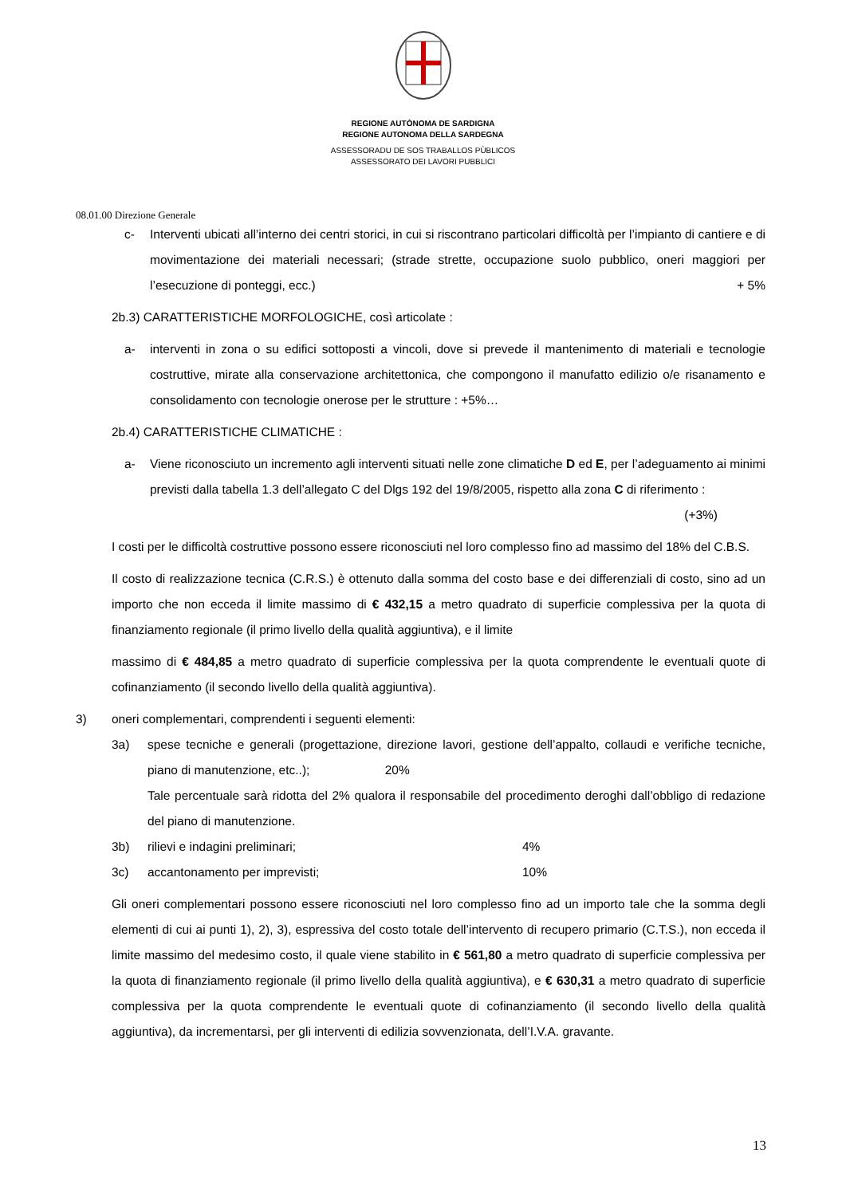REGIONE AUTÒNOMA DE SARDIGNA
REGIONE AUTONOMA DELLA SARDEGNA
ASSESSORADU DE SOS TRABALLOS PÙBLICOS
ASSESSORATO DEI LAVORI PUBBLICI
08.01.00 Direzione Generale
c- Interventi ubicati all’interno dei centri storici, in cui si riscontrano particolari difficoltà per l’impianto di cantiere e di movimentazione dei materiali necessari; (strade strette, occupazione suolo pubblico, oneri maggiori per l’esecuzione di ponteggi, ecc.) + 5%
2b.3) CARATTERISTICHE MORFOLOGICHE, così articolate :
a- interventi in zona o su edifici sottoposti a vincoli, dove si prevede il mantenimento di materiali e tecnologie costruttive, mirate alla conservazione architettonica, che compongono il manufatto edilizio o/e risanamento e consolidamento con tecnologie onerose per le strutture : +5%…
2b.4) CARATTERISTICHE CLIMATICHE :
a- Viene riconosciuto un incremento agli interventi situati nelle zone climatiche D ed E, per l’adeguamento ai minimi previsti dalla tabella 1.3 dell’allegato C del Dlgs 192 del 19/8/2005, rispetto alla zona C di riferimento : (+3%)
I costi per le difficoltà costruttive possono essere riconosciuti nel loro complesso fino ad massimo del 18% del C.B.S.
Il costo di realizzazione tecnica (C.R.S.) è ottenuto dalla somma del costo base e dei differenziali di costo, sino ad un importo che non ecceda il limite massimo di € 432,15 a metro quadrato di superficie complessiva per la quota di finanziamento regionale (il primo livello della qualità aggiuntiva), e il limite
massimo di € 484,85 a metro quadrato di superficie complessiva per la quota comprendente le eventuali quote di cofinanziamento (il secondo livello della qualità aggiuntiva).
3) oneri complementari, comprendenti i seguenti elementi:
3a) spese tecniche e generali (progettazione, direzione lavori, gestione dell’appalto, collaudi e verifiche tecniche, piano di manutenzione, etc..); 20%
Tale percentuale sarà ridotta del 2% qualora il responsabile del procedimento deroghi dall’obbligo di redazione del piano di manutenzione.
3b) rilievi e indagini preliminari; 4%
3c) accantonamento per imprevisti; 10%
Gli oneri complementari possono essere riconosciuti nel loro complesso fino ad un importo tale che la somma degli elementi di cui ai punti 1), 2), 3), espressiva del costo totale dell’intervento di recupero primario (C.T.S.), non ecceda il limite massimo del medesimo costo, il quale viene stabilito in € 561,80 a metro quadrato di superficie complessiva per la quota di finanziamento regionale (il primo livello della qualità aggiuntiva), e € 630,31 a metro quadrato di superficie complessiva per la quota comprendente le eventuali quote di cofinanziamento (il secondo livello della qualità aggiuntiva), da incrementarsi, per gli interventi di edilizia sovvenzionata, dell’I.V.A. gravante.
13